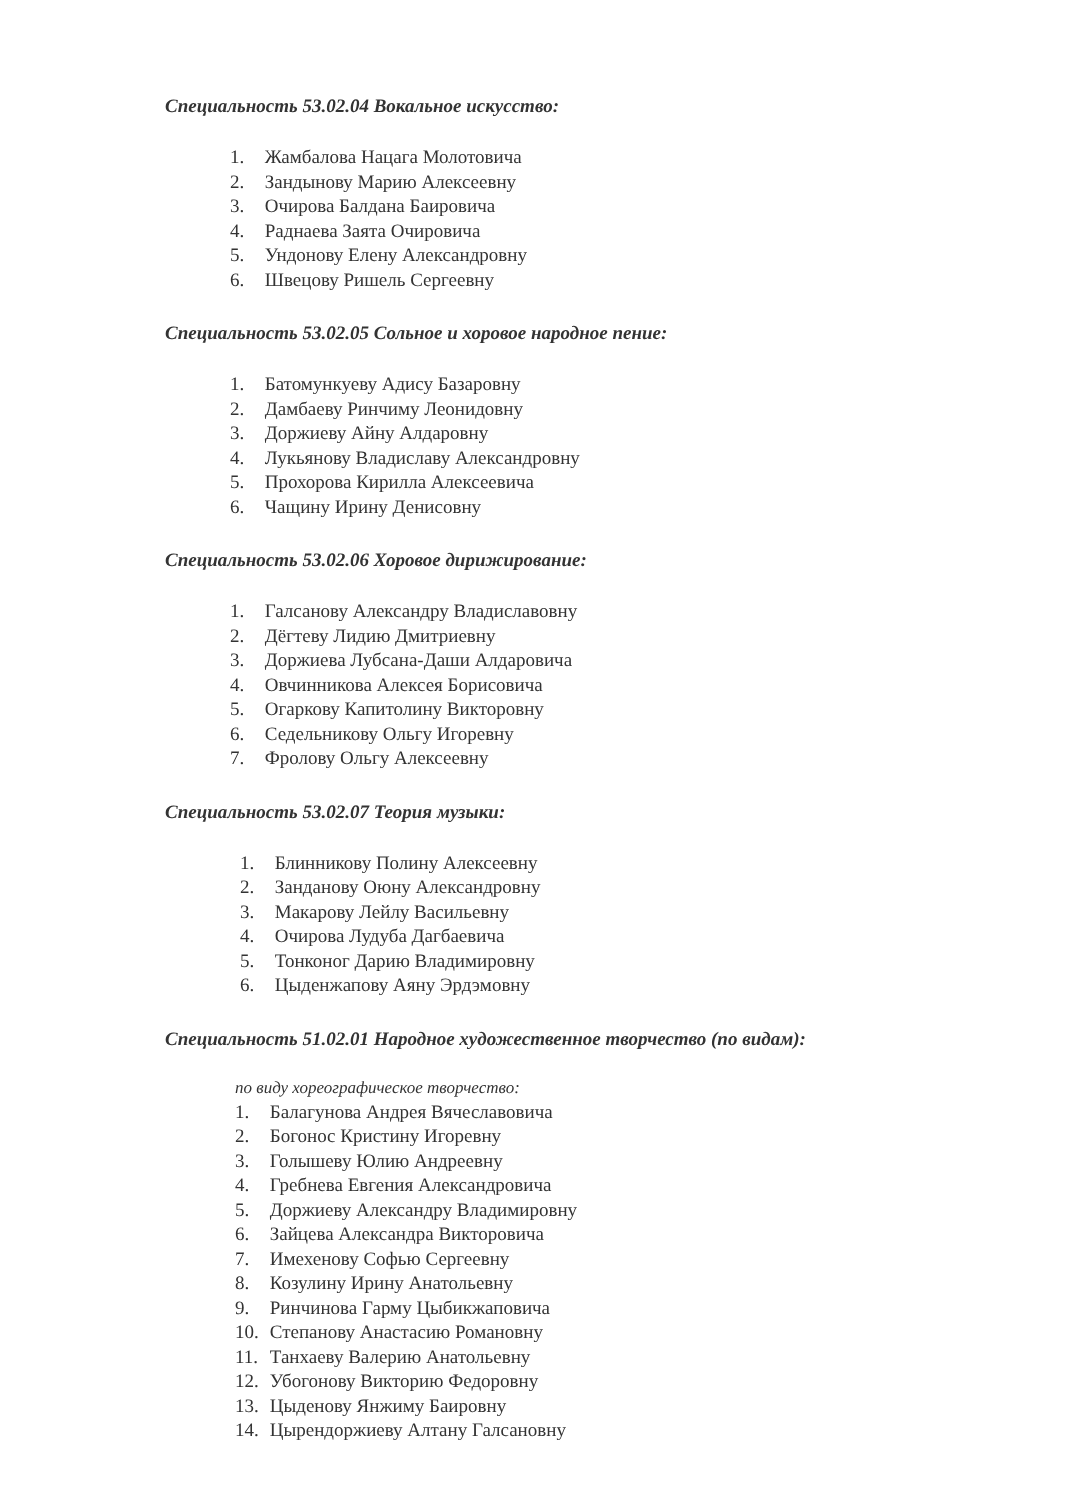Специальность 53.02.04 Вокальное искусство:
1. Жамбалова Нацага Молотовича
2. Зандынову Марию Алексеевну
3. Очирова Балдана Баировича
4. Раднаева Заята Очировича
5. Ундонову Елену Александровну
6. Швецову Ришель Сергеевну
Специальность 53.02.05 Сольное и хоровое народное пение:
1. Батомункуеву Адису Базаровну
2. Дамбаеву Ринчиму Леонидовну
3. Доржиеву Айну Алдаровну
4. Лукьянову Владиславу Александровну
5. Прохорова Кирилла Алексеевича
6. Чащину Ирину Денисовну
Специальность 53.02.06 Хоровое дирижирование:
1. Галсанову Александру Владиславовну
2. Дёгтеву Лидию Дмитриевну
3. Доржиева Лубсана-Даши Алдаровича
4. Овчинникова Алексея Борисовича
5. Огаркову Капитолину Викторовну
6. Седельникову Ольгу Игоревну
7. Фролову Ольгу Алексеевну
Специальность 53.02.07 Теория музыки:
1. Блинникову Полину Алексеевну
2. Занданову Оюну Александровну
3. Макарову Лейлу Васильевну
4. Очирова Лудуба Дагбаевича
5. Тонконог Дарию Владимировну
6. Цыденжапову Аяну Эрдэмовну
Специальность 51.02.01 Народное художественное творчество (по видам):
по виду хореографическое творчество:
1. Балагунова Андрея Вячеславовича
2. Богонос Кристину Игоревну
3. Голышеву Юлию Андреевну
4. Гребнева Евгения Александровича
5. Доржиеву Александру Владимировну
6. Зайцева Александра Викторовича
7. Имехенову Софью Сергеевну
8. Козулину Ирину Анатольевну
9. Ринчинова Гарму Цыбикжаповича
10. Степанову Анастасию Романовну
11. Танхаеву Валерию Анатольевну
12. Убогонову Викторию Федоровну
13. Цыденову Янжиму Баировну
14. Цырендоржиеву Алтану Галсановну